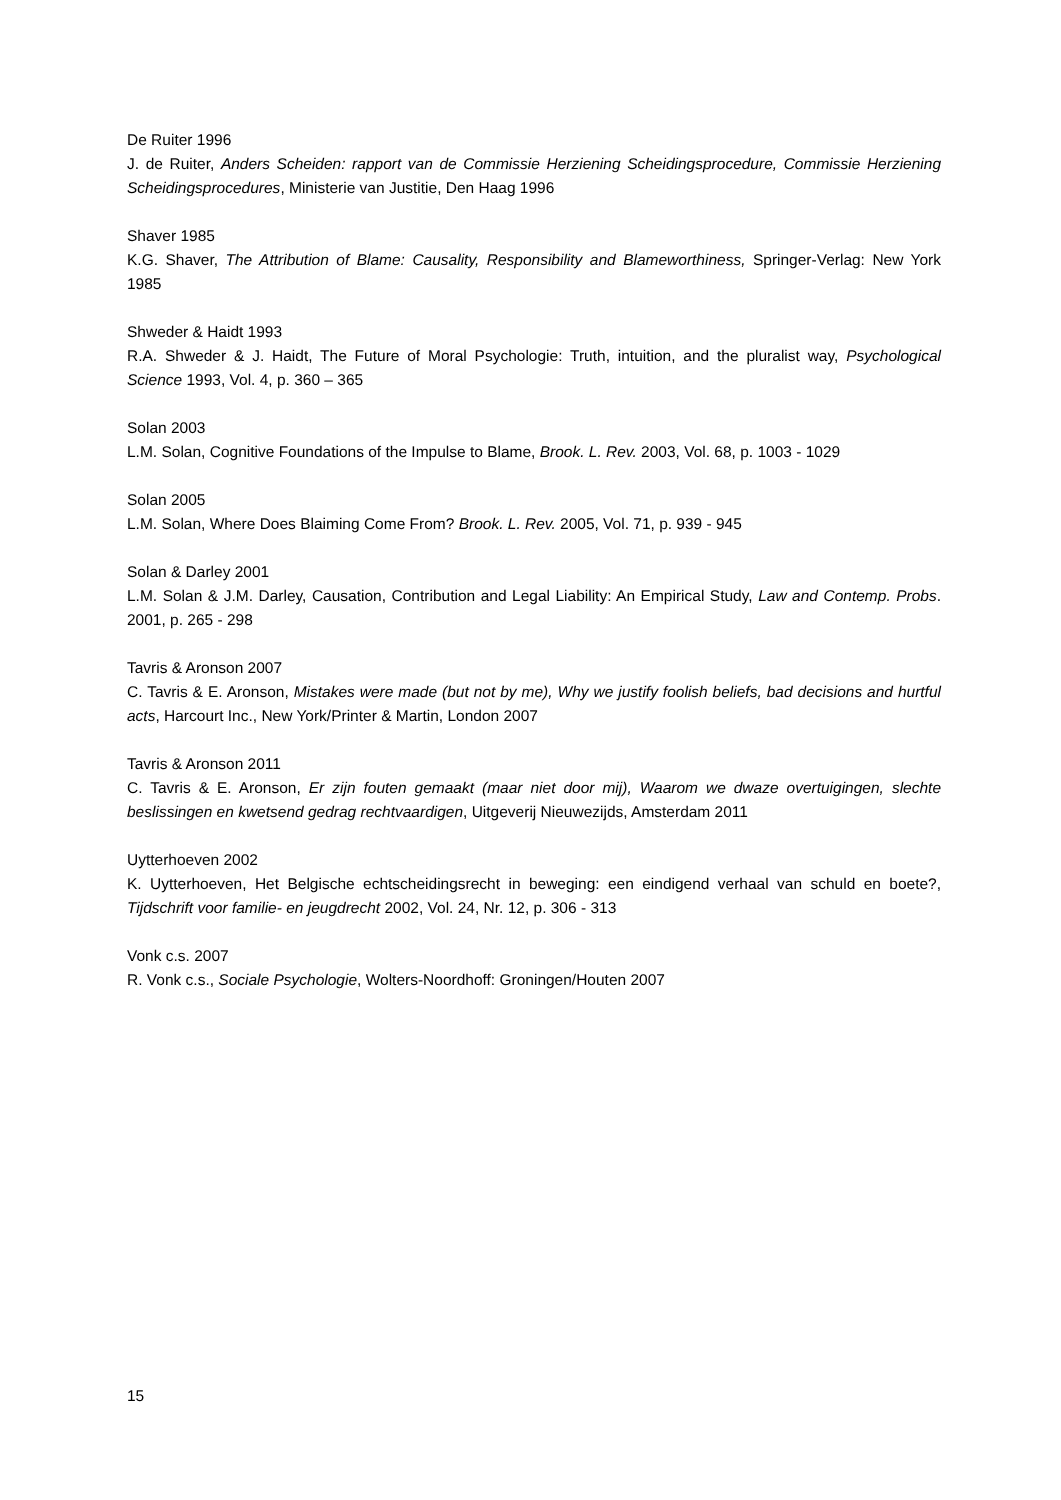De Ruiter 1996
J. de Ruiter, Anders Scheiden: rapport van de Commissie Herziening Scheidingsprocedure, Commissie Herziening Scheidingsprocedures, Ministerie van Justitie, Den Haag 1996
Shaver 1985
K.G. Shaver, The Attribution of Blame: Causality, Responsibility and Blameworthiness, Springer-Verlag: New York 1985
Shweder & Haidt 1993
R.A. Shweder & J. Haidt, The Future of Moral Psychologie: Truth, intuition, and the pluralist way, Psychological Science 1993, Vol. 4, p. 360 – 365
Solan 2003
L.M. Solan, Cognitive Foundations of the Impulse to Blame, Brook. L. Rev. 2003, Vol. 68, p. 1003 - 1029
Solan 2005
L.M. Solan, Where Does Blaiming Come From? Brook. L. Rev. 2005, Vol. 71, p. 939 - 945
Solan & Darley 2001
L.M. Solan & J.M. Darley, Causation, Contribution and Legal Liability: An Empirical Study, Law and Contemp. Probs. 2001, p. 265 - 298
Tavris & Aronson 2007
C. Tavris & E. Aronson, Mistakes were made (but not by me), Why we justify foolish beliefs, bad decisions and hurtful acts, Harcourt Inc., New York/Printer & Martin, London 2007
Tavris & Aronson 2011
C. Tavris & E. Aronson, Er zijn fouten gemaakt (maar niet door mij), Waarom we dwaze overtuigingen, slechte beslissingen en kwetsend gedrag rechtvaardigen, Uitgeverij Nieuwezijds, Amsterdam 2011
Uytterhoeven 2002
K. Uytterhoeven, Het Belgische echtscheidingsrecht in beweging: een eindigend verhaal van schuld en boete?, Tijdschrift voor familie- en jeugdrecht 2002, Vol. 24, Nr. 12, p. 306 - 313
Vonk c.s. 2007
R. Vonk c.s., Sociale Psychologie, Wolters-Noordhoff: Groningen/Houten 2007
15